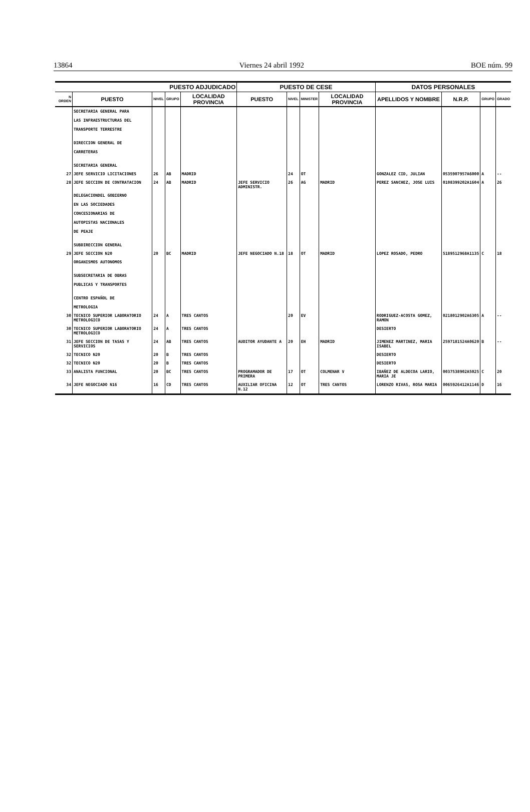13864 Viernes 24 abril 1992 BOE núm. 99
| PUESTO ADJUDICADO | | | | | PUESTO DE CESE | | | | DATOS PERSONALES | | | |
| --- | --- | --- | --- | --- | --- | --- | --- | --- | --- | --- | --- | --- |
| N ORDEN | PUESTO | NIVEL | GRUPO | LOCALIDAD PROVINCIA | PUESTO | NIVEL | MINISTER | LOCALIDAD PROVINCIA | APELLIDOS Y NOMBRE | N.R.P. | GRUPO | GRADO |
| | SECRETARIA GENERAL PARA LAS INFRAESTRUCTURAS DEL TRANSPORTE TERRESTRE DIRECCION GENERAL DE CARRETERAS SECRETARIA GENERAL | | | | | | | | | | | |
| 27 | JEFE SERVICIO LICITACIONES | 26 | AB | MADRID | | 24 | OT | | GONZALEZ CID, JULIAN | 0535907957A6000 | A | -- |
| 28 | JEFE SECCION DE CONTRATACION | 24 | AB | MADRID | JEFE SERVICIO ADMINISTR. | 26 | AG | MADRID | PEREZ SANCHEZ, JOSE LUIS | 0108399202A1604 | A | 26 |
| | DELEGACIONDEL GOBIERNO EN LAS SOCIEDADES CONCESIONARIAS DE AUTOPISTAS NACIONALES DE PEAJE SUBDIRECCION GENERAL | | | | | | | | | | | |
| 29 | JEFE SECCION N20 | 20 | BC | MADRID | JEFE NEGOCIADO N.18 | 18 | OT | MADRID | LOPEZ ROSADO, PEDRO | 5189512968A1135 | C | 18 |
| | ORGANISMOS AUTONOMOS SUBSECRETARIA DE OBRAS PUBLICAS Y TRANSPORTES CENTRO ESPAÑOL DE METROLOGIA | | | | | | | | | | | |
| 30 | TECNICO SUPERIOR LABORATORIO METROLOGICO | 24 | A | TRES CANTOS | | 20 | EV | | RODRIGUEZ-ACOSTA GOMEZ, RAMON | 0218012902A6305 | A | -- |
| 30 | TECNICO SUPERIOR LABORATORIO METROLOGICO | 24 | A | TRES CANTOS | | | | | DESIERTO | | | |
| 31 | JEFE SECCION DE TASAS Y SERVICIOS | 24 | AB | TRES CANTOS | AUDITOR AYUDANTE A | 20 | EH | MADRID | JIMENEZ MARTINEZ, MARIA ISABEL | 2597181524A0620 | B | -- |
| 32 | TECNICO N20 | 20 | B | TRES CANTOS | | | | | DESIERTO | | | |
| 32 | TECNICO N20 | 20 | B | TRES CANTOS | | | | | DESIERTO | | | |
| 33 | ANALISTA FUNCIONAL | 20 | BC | TRES CANTOS | PROGRAMADOR DE PRIMERA | 17 | OT | COLMENAR V | IBAÑEZ DE ALDECOA LARIO, MARIA JE | 0037538902A5025 | C | 20 |
| 34 | JEFE NEGOCIADO N16 | 16 | CD | TRES CANTOS | AUXILIAR OFICINA N.12 | 12 | OT | TRES CANTOS | LORENZO RIVAS, ROSA MARIA | 0065926412A1146 | D | 16 |